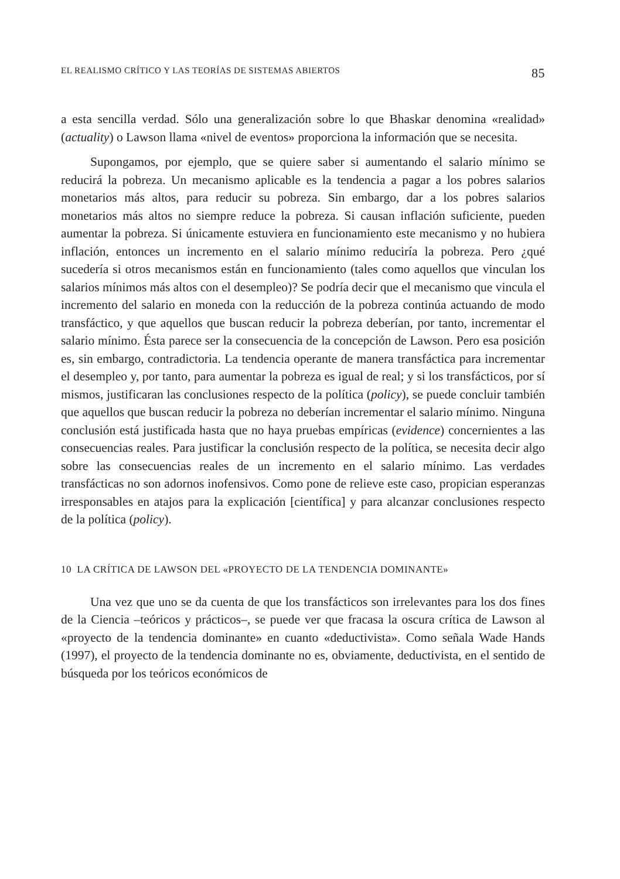EL REALISMO CRÍTICO Y LAS TEORÍAS DE SISTEMAS ABIERTOS 85
a esta sencilla verdad. Sólo una generalización sobre lo que Bhaskar denomina «realidad» (actuality) o Lawson llama «nivel de eventos» proporciona la información que se necesita.
Supongamos, por ejemplo, que se quiere saber si aumentando el salario mínimo se reducirá la pobreza. Un mecanismo aplicable es la tendencia a pagar a los pobres salarios monetarios más altos, para reducir su pobreza. Sin embargo, dar a los pobres salarios monetarios más altos no siempre reduce la pobreza. Si causan inflación suficiente, pueden aumentar la pobreza. Si únicamente estuviera en funcionamiento este mecanismo y no hubiera inflación, entonces un incremento en el salario mínimo reduciría la pobreza. Pero ¿qué sucedería si otros mecanismos están en funcionamiento (tales como aquellos que vinculan los salarios mínimos más altos con el desempleo)? Se podría decir que el mecanismo que vincula el incremento del salario en moneda con la reducción de la pobreza continúa actuando de modo transfáctico, y que aquellos que buscan reducir la pobreza deberían, por tanto, incrementar el salario mínimo. Ésta parece ser la consecuencia de la concepción de Lawson. Pero esa posición es, sin embargo, contradictoria. La tendencia operante de manera transfáctica para incrementar el desempleo y, por tanto, para aumentar la pobreza es igual de real; y si los transfácticos, por sí mismos, justificaran las conclusiones respecto de la política (policy), se puede concluir también que aquellos que buscan reducir la pobreza no deberían incrementar el salario mínimo. Ninguna conclusión está justificada hasta que no haya pruebas empíricas (evidence) concernientes a las consecuencias reales. Para justificar la conclusión respecto de la política, se necesita decir algo sobre las consecuencias reales de un incremento en el salario mínimo. Las verdades transfácticas no son adornos inofensivos. Como pone de relieve este caso, propician esperanzas irresponsables en atajos para la explicación [científica] y para alcanzar conclusiones respecto de la política (policy).
10 LA CRÍTICA DE LAWSON DEL «PROYECTO DE LA TENDENCIA DOMINANTE»
Una vez que uno se da cuenta de que los transfácticos son irrelevantes para los dos fines de la Ciencia –teóricos y prácticos–, se puede ver que fracasa la oscura crítica de Lawson al «proyecto de la tendencia dominante» en cuanto «deductivista». Como señala Wade Hands (1997), el proyecto de la tendencia dominante no es, obviamente, deductivista, en el sentido de búsqueda por los teóricos económicos de